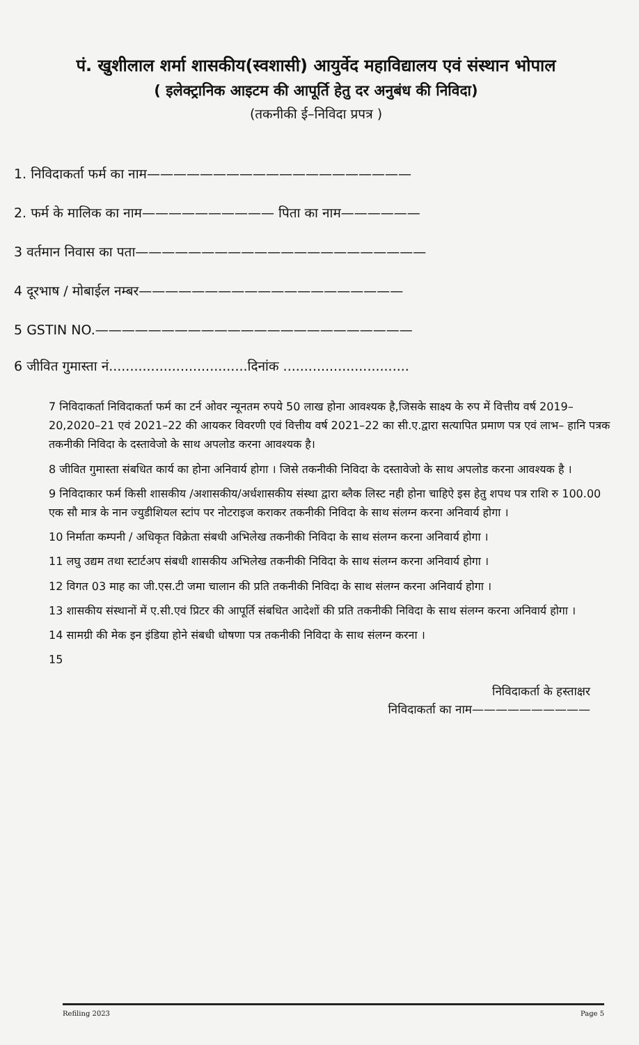पं. खुशीलाल शर्मा शासकीय(स्वशासी) आयुर्वेद महाविद्यालय एवं संस्थान भोपाल
( इलेक्ट्रानिक आइटम की आपूर्ति हेतु दर अनुबंध की निविदा)
(तकनीकी ई–निविदा प्रपत्र )
1. निविदाकर्ता फर्म का नाम————————————————————
2. फर्म के मालिक का नाम—————————— पिता का नाम——————
3 वर्तमान निवास का पता——————————————————————
4 दूरभाष / मोबाईल नम्बर————————————————————
5 GSTIN NO.————————————————————————
6 जीवित गुमास्ता नं.................................दिनांक ..............................
7 निविदाकर्ता निविदाकर्ता फर्म का टर्न ओवर न्यूनतम रुपये 50 लाख होना आवश्यक है,जिसके साक्ष्य के रुप में वित्तीय वर्ष 2019–20,2020–21 एवं 2021–22 की आयकर विवरणी एवं वित्तीय वर्ष 2021–22 का सी.ए.द्वारा सत्यापित प्रमाण पत्र एवं लाभ– हानि पत्रक तकनीकी निविदा के दस्तावेजो के साथ अपलोड करना आवश्यक है।
8 जीवित गुमास्ता संबधित कार्य का होना अनिवार्य होगा । जिसे तकनीकी निविदा के दस्तावेजो के साथ अपलोड करना आवश्यक है ।
9 निविदाकार फर्म किसी शासकीय /अशासकीय/अर्धशासकीय संस्था द्वारा ब्लैक लिस्ट नही होना चाहिऐ इस हेतु शपथ पत्र राशि रु 100.00 एक सौ मात्र के नान ज्युडीशियल स्टांप पर नोटराइज कराकर तकनीकी निविदा के साथ संलग्न करना अनिवार्य होगा ।
10 निर्माता कम्पनी / अधिकृत विक्रेता संबधी अभिलेख तकनीकी निविदा के साथ संलग्न करना अनिवार्य होगा ।
11 लघु उद्यम तथा स्टार्टअप संबधी शासकीय अभिलेख तकनीकी निविदा के साथ संलग्न करना अनिवार्य होगा ।
12 विगत 03 माह का जी.एस.टी जमा चालान की प्रति तकनीकी निविदा के साथ संलग्न करना अनिवार्य होगा ।
13 शासकीय संस्थानों में ए.सी.एवं प्रिटर की आपूर्ति संबधित आदेशों की प्रति तकनीकी निविदा के साथ संलग्न करना अनिवार्य होगा ।
14 सामग्री की मेक इन इंडिया होने संबधी धोषणा पत्र तकनीकी निविदा के साथ संलग्न करना ।
15
निविदाकर्ता के हस्ताक्षर
निविदाकर्ता का नाम——————————
Refiling 2023 Page 5